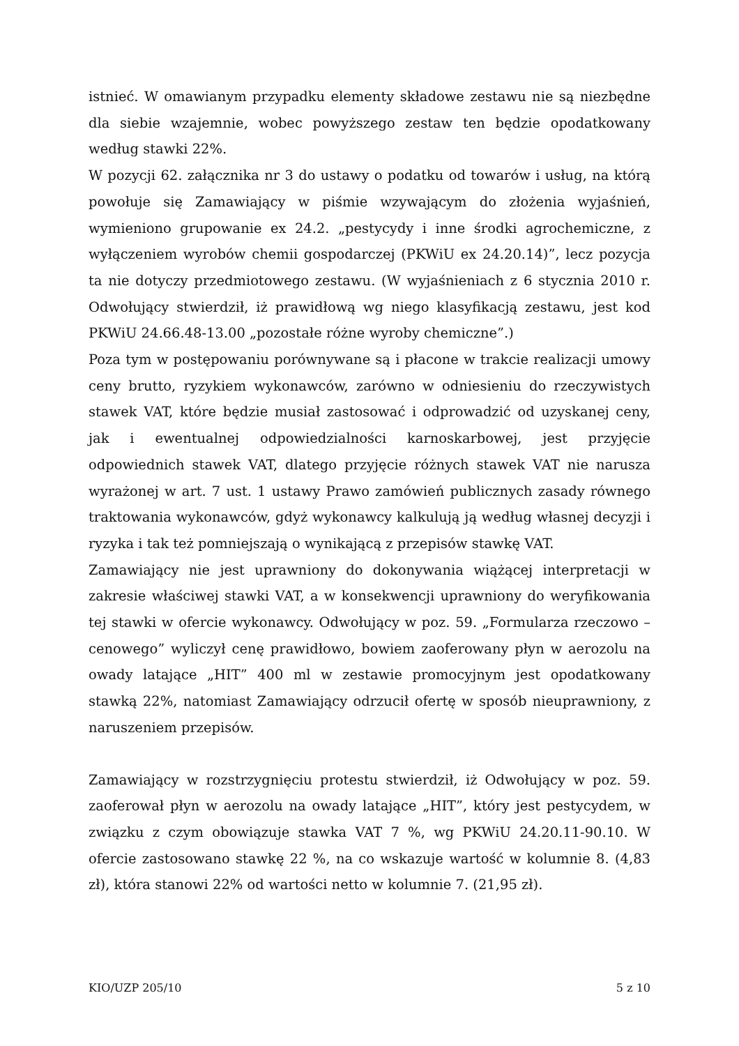istnieć. W omawianym przypadku elementy składowe zestawu nie są niezbędne dla siebie wzajemnie, wobec powyższego zestaw ten będzie opodatkowany według stawki 22%.
W pozycji 62. załącznika nr 3 do ustawy o podatku od towarów i usług, na którą powołuje się Zamawiający w piśmie wzywającym do złożenia wyjaśnień, wymieniono grupowanie ex 24.2. „pestycydy i inne środki agrochemiczne, z wyłączeniem wyrobów chemii gospodarczej (PKWiU ex 24.20.14)”, lecz pozycja ta nie dotyczy przedmiotowego zestawu. (W wyjaśnieniach z 6 stycznia 2010 r. Odwołujący stwierdził, iż prawidłową wg niego klasyfikacją zestawu, jest kod PKWiU 24.66.48-13.00 „pozostałe różne wyroby chemiczne”.)
Poza tym w postępowaniu porównywane są i płacone w trakcie realizacji umowy ceny brutto, ryzykiem wykonawców, zarówno w odniesieniu do rzeczywistych stawek VAT, które będzie musiał zastosować i odprowadzić od uzyskanej ceny, jak i ewentualnej odpowiedzialności karnoskarbowej, jest przyjęcie odpowiednich stawek VAT, dlatego przyjęcie różnych stawek VAT nie narusza wyrażonej w art. 7 ust. 1 ustawy Prawo zamówień publicznych zasady równego traktowania wykonawców, gdyż wykonawcy kalkulują ją według własnej decyzji i ryzyka i tak też pomniejszają o wynikającą z przepisów stawkę VAT.
Zamawiający nie jest uprawniony do dokonywania wiążącej interpretacji w zakresie właściwej stawki VAT, a w konsekwencji uprawniony do weryfikowania tej stawki w ofercie wykonawcy. Odwołujący w poz. 59. „Formularza rzeczowo – cenowego” wyliczył cenę prawidłowo, bowiem zaoferowany płyn w aerozolu na owady latające „HIT” 400 ml w zestawie promocyjnym jest opodatkowany stawką 22%, natomiast Zamawiający odrzucił ofertę w sposób nieuprawniony, z naruszeniem przepisów.
Zamawiający w rozstrzygnięciu protestu stwierdził, iż Odwołujący w poz. 59. zaoferował płyn w aerozolu na owady latające „HIT”, który jest pestycydem, w związku z czym obowiązuje stawka VAT 7 %, wg PKWiU 24.20.11-90.10. W ofercie zastosowano stawkę 22 %, na co wskazuje wartość w kolumnie 8. (4,83 zł), która stanowi 22% od wartości netto w kolumnie 7. (21,95 zł).
KIO/UZP 205/10 5 z 10